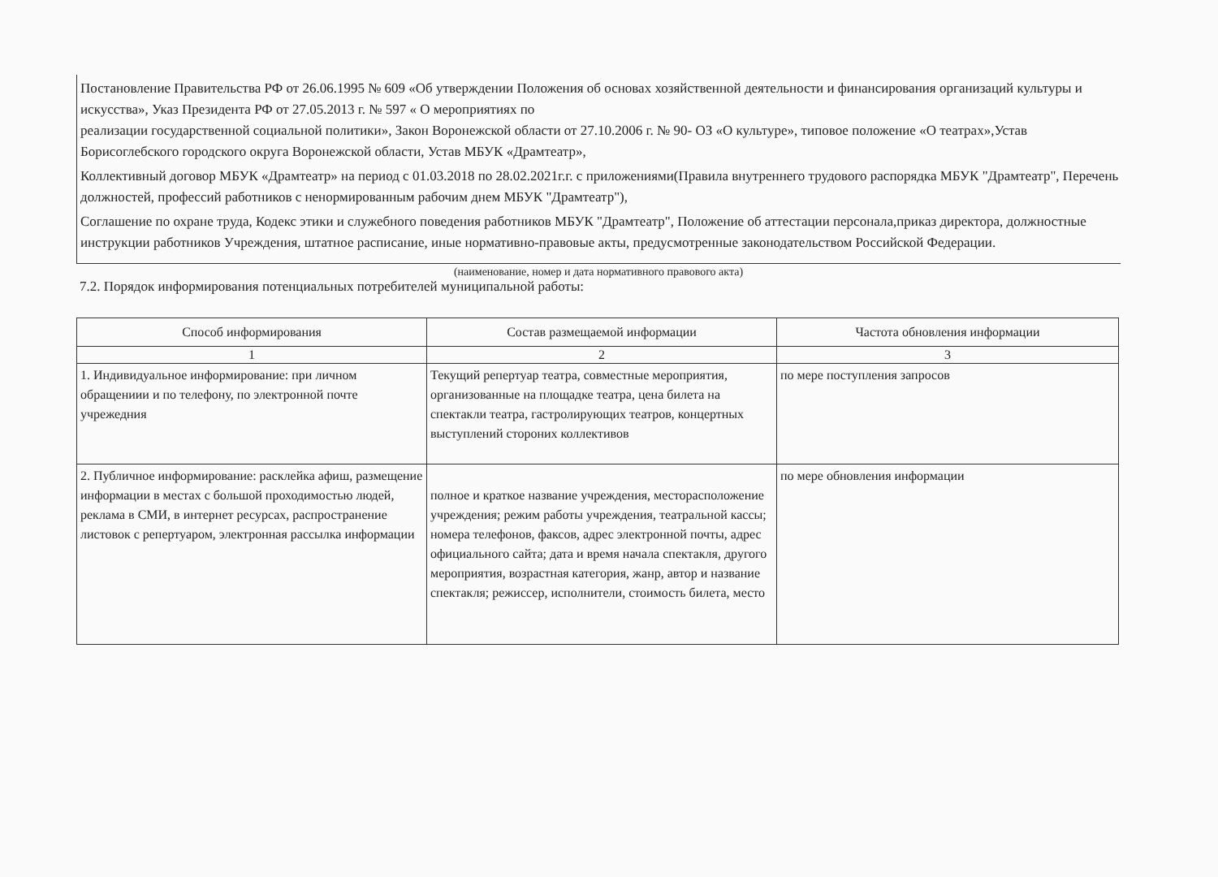Постановление Правительства РФ от 26.06.1995 № 609 «Об утверждении Положения об основах хозяйственной деятельности и финансирования организаций культуры и искусства», Указ Президента РФ от 27.05.2013 г. № 597 « О мероприятиях по
реализации государственной социальной политики», Закон Воронежской области от 27.10.2006 г. № 90- ОЗ «О культуре», типовое положение «О театрах»,Устав Борисоглебского городского округа Воронежской области, Устав МБУК «Драмтеатр»,
Коллективный договор МБУК «Драмтеатр» на период с 01.03.2018 по 28.02.2021г.г. с приложениями(Правила внутреннего трудового распорядка МБУК "Драмтеатр", Перечень должностей, профессий работников с ненормированным рабочим днем МБУК "Драмтеатр"),
Соглашение по охране труда, Кодекс этики и служебного поведения работников МБУК "Драмтеатр", Положение об аттестации персонала,приказ директора, должностные инструкции работников Учреждения, штатное расписание, иные нормативно-правовые акты, предусмотренные законодательством Российской Федерации.
(наименование, номер и дата нормативного правового акта)
7.2. Порядок информирования потенциальных потребителей муниципальной работы:
| Способ информирования | Состав размещаемой информации | Частота обновления информации |
| --- | --- | --- |
| 1 | 2 | 3 |
| 1. Индивидуальное информирование: при личном обращениии и по телефону, по электронной почте учрежедния | Текущий репертуар театра, совместные мероприятия, организованные на площадке театра, цена билета на спектакли театра, гастролирующих театров, концертных выступлений стороних коллективов | по мере поступления запросов |
| 2. Публичное информирование: расклейка афиш, размещение информации в местах с большой проходимостью людей, реклама в СМИ, в интернет ресурсах, распространение листовок с репертуаром, электронная рассылка информации | полное и краткое название учреждения, месторасположение учреждения; режим работы учреждения, театральной кассы; номера телефонов, факсов, адрес электронной почты, адрес официального сайта; дата и время начала спектакля, другого мероприятия, возрастная категория, жанр, автор и название спектакля; режиссер, исполнители, стоимость билета, место | по мере обновления информации |